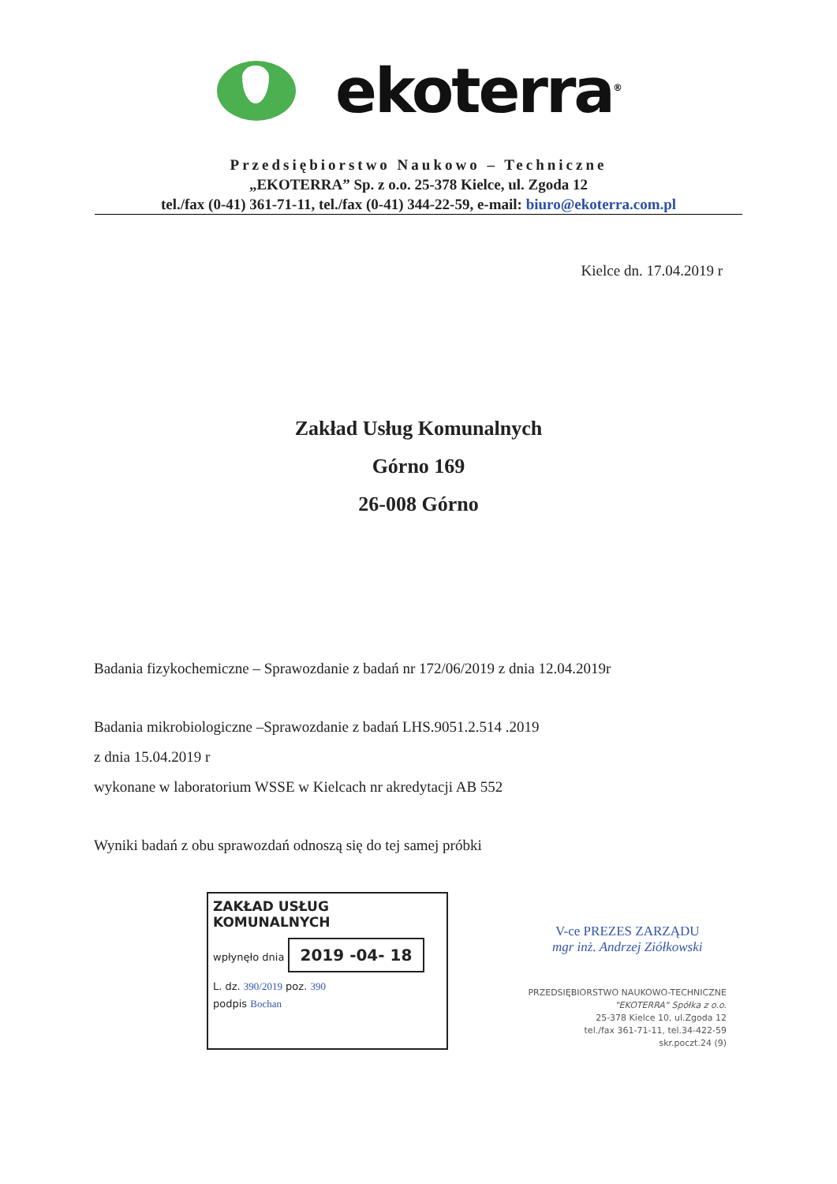ekoterra<sup>®</sup>
Przedsiębiorstwo Naukowo – Techniczne
„EKOTERRA” Sp. z o.o. 25-378 Kielce, ul. Zgoda 12
tel./fax (0-41) 361-71-11, tel./fax (0-41) 344-22-59, e-mail: biuro@ekoterra.com.pl
Kielce dn. 17.04.2019 r
Zakład Usług Komunalnych
Górno 169
26-008 Górno
Badania fizykochemiczne – Sprawozdanie z badań nr 172/06/2019 z dnia 12.04.2019r
Badania mikrobiologiczne –Sprawozdanie z badań LHS.9051.2.514 .2019
z dnia 15.04.2019 r
wykonane w laboratorium WSSE w Kielcach nr akredytacji AB 552
Wyniki badań z obu sprawozdań odnoszą się do tej samej próbki
ZAKŁAD USŁUG KOMUNALNYCH
wpłynęło dnia 2019 -04- 18
L. dz. 390/2019 poz. 390
podpis Bochan
V-ce PREZES ZARZĄDU
mgr inż. Andrzej Ziółkowski
PRZEDSIĘBIORSTWO NAUKOWO-TECHNICZNE
"EKOTERRA" Spółka z o.o.
25-378 Kielce 10, ul.Zgoda 12
tel./fax 361-71-11, tel.34-422-59
skr.poczt.24 (9)